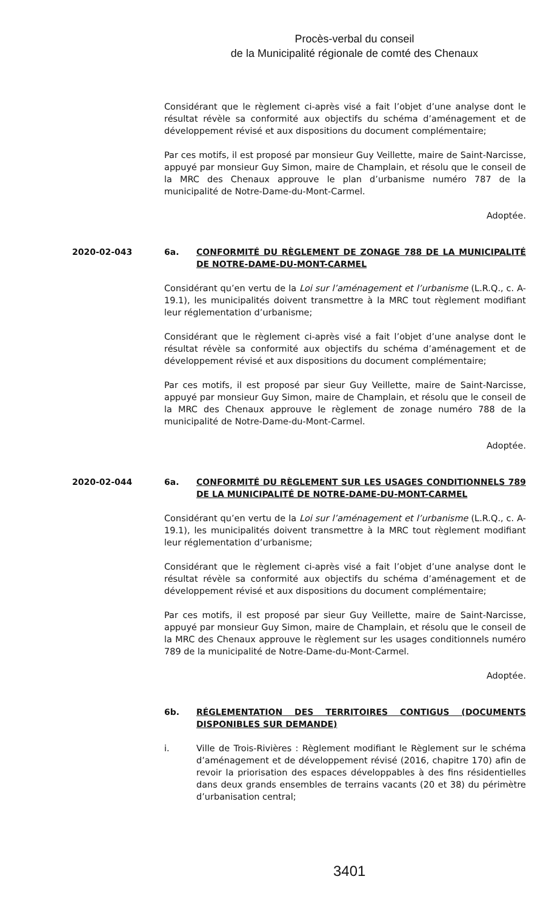Procès-verbal du conseil
de la Municipalité régionale de comté des Chenaux
Considérant que le règlement ci-après visé a fait l’objet d’une analyse dont le résultat révèle sa conformité aux objectifs du schéma d’aménagement et de développement révisé et aux dispositions du document complémentaire;
Par ces motifs, il est proposé par monsieur Guy Veillette, maire de Saint-Narcisse, appuyé par monsieur Guy Simon, maire de Champlain, et résolu que le conseil de la MRC des Chenaux approuve le plan d’urbanisme numéro 787 de la municipalité de Notre-Dame-du-Mont-Carmel.
Adoptée.
2020-02-043 6a. CONFORMITÉ DU RÈGLEMENT DE ZONAGE 788 DE LA MUNICIPALITÉ DE NOTRE-DAME-DU-MONT-CARMEL
Considérant qu’en vertu de la Loi sur l’aménagement et l’urbanisme (L.R.Q., c. A- 19.1), les municipalités doivent transmettre à la MRC tout règlement modifiant leur réglementation d’urbanisme;
Considérant que le règlement ci-après visé a fait l’objet d’une analyse dont le résultat révèle sa conformité aux objectifs du schéma d’aménagement et de développement révisé et aux dispositions du document complémentaire;
Par ces motifs, il est proposé par sieur Guy Veillette, maire de Saint-Narcisse, appuyé par monsieur Guy Simon, maire de Champlain, et résolu que le conseil de la MRC des Chenaux approuve le règlement de zonage numéro 788 de la municipalité de Notre-Dame-du-Mont-Carmel.
Adoptée.
2020-02-044 6a. CONFORMITÉ DU RÈGLEMENT SUR LES USAGES CONDITIONNELS 789 DE LA MUNICIPALITÉ DE NOTRE-DAME-DU-MONT-CARMEL
Considérant qu’en vertu de la Loi sur l’aménagement et l’urbanisme (L.R.Q., c. A- 19.1), les municipalités doivent transmettre à la MRC tout règlement modifiant leur réglementation d’urbanisme;
Considérant que le règlement ci-après visé a fait l’objet d’une analyse dont le résultat révèle sa conformité aux objectifs du schéma d’aménagement et de développement révisé et aux dispositions du document complémentaire;
Par ces motifs, il est proposé par sieur Guy Veillette, maire de Saint-Narcisse, appuyé par monsieur Guy Simon, maire de Champlain, et résolu que le conseil de la MRC des Chenaux approuve le règlement sur les usages conditionnels numéro 789 de la municipalité de Notre-Dame-du-Mont-Carmel.
Adoptée.
6b. RÉGLEMENTATION DES TERRITOIRES CONTIGUS (DOCUMENTS DISPONIBLES SUR DEMANDE)
i. Ville de Trois-Rivières : Règlement modifiant le Règlement sur le schéma d’aménagement et de développement révisé (2016, chapitre 170) afin de revoir la priorisation des espaces développables à des fins résidentielles dans deux grands ensembles de terrains vacants (20 et 38) du périmètre d’urbanisation central;
3401